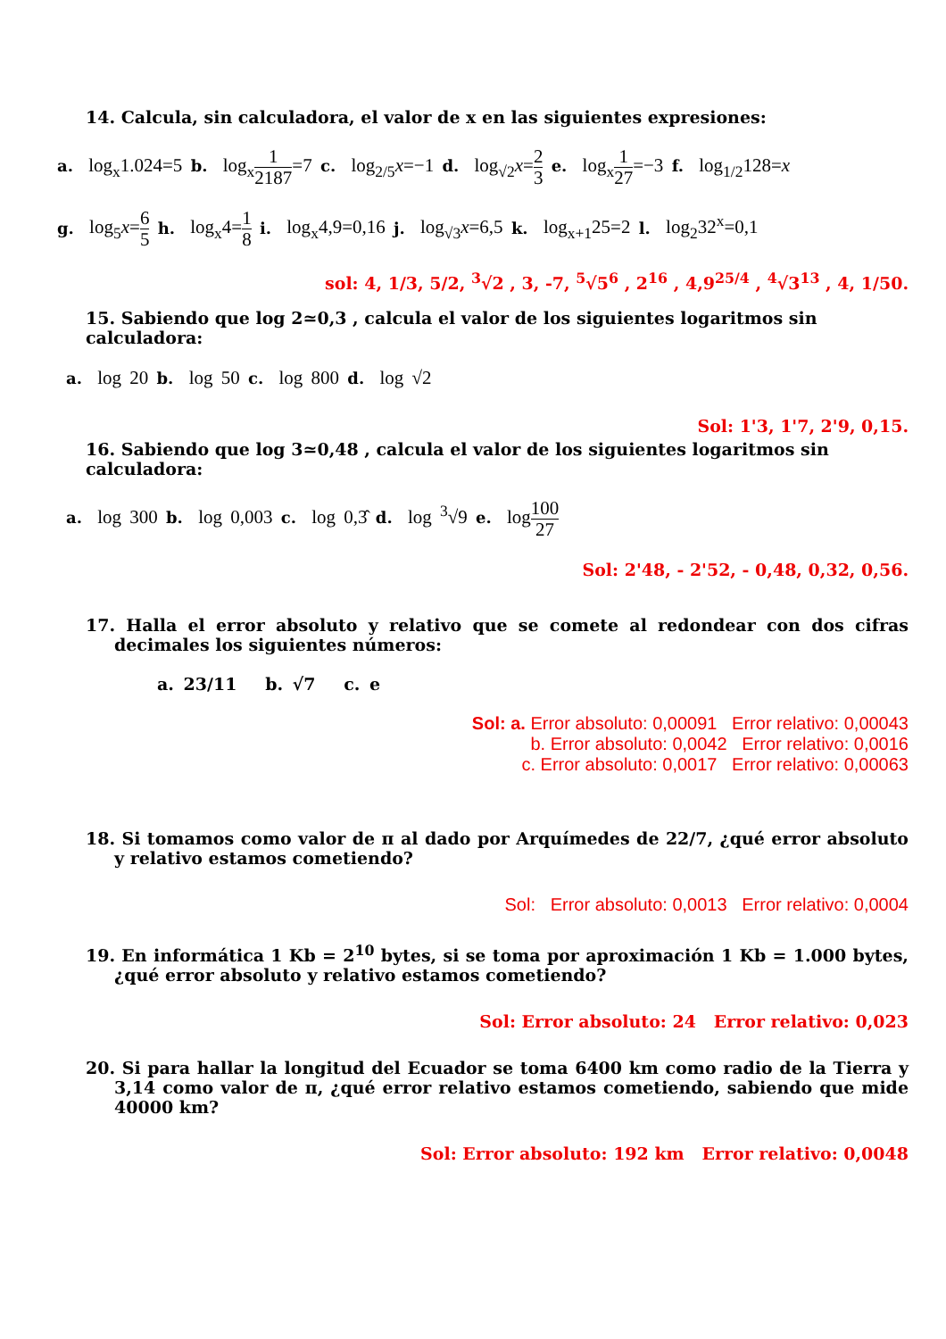14. Calcula, sin calculadora, el valor de x en las siguientes expresiones:
a. log<sub>x</sub>1.024=5 b. log<sub>x</sub>1 2187=7 c. log<sub>2/5</sub>x=−1 d. log<sub>√2</sub>x=2 3 e. log<sub>x</sub>1 27=−3 f. log<sub>1/2</sub>128=x
g. log<sub>5</sub>x=6 5 h. log<sub>x</sub>4=1 8 i. log<sub>x</sub>4,9=0,16 j. log<sub>√3</sub>x=6,5 k. log<sub>x+1</sub>25=2 l. log<sub>2</sub>32<sup>x</sup>=0,1
sol: 4, 1/3, 5/2, <sup>3</sup>√2 , 3, -7, <sup>5</sup>√5<sup>6</sup> , 2<sup>16</sup> , 4,9<sup>25/4</sup> , <sup>4</sup>√3<sup>13</sup> , 4, 1/50.
15. Sabiendo que log 2≃0,3 , calcula el valor de los siguientes logaritmos sin calculadora:
a. log 20 b. log 50 c. log 800 d. log √2
Sol: 1'3, 1'7, 2'9, 0,15.
16. Sabiendo que log 3≃0,48 , calcula el valor de los siguientes logaritmos sin calculadora:
a. log 300 b. log 0,003 c. log 0,3̂ d. log <sup>3</sup>√9 e. log100 27
Sol: 2'48, - 2'52, - 0,48, 0,32, 0,56.
17. Halla el error absoluto y relativo que se comete al redondear con dos cifras decimales los siguientes números:
a. 23/11 b. √7 c. e
Sol: a. Error absoluto: 0,00091 Error relativo: 0,00043
b. Error absoluto: 0,0042 Error relativo: 0,0016
c. Error absoluto: 0,0017 Error relativo: 0,00063
18. Si tomamos como valor de π al dado por Arquímedes de 22/7, ¿qué error absoluto y relativo estamos cometiendo?
Sol: Error absoluto: 0,0013 Error relativo: 0,0004
19. En informática 1 Kb = 2<sup>10</sup> bytes, si se toma por aproximación 1 Kb = 1.000 bytes, ¿qué error absoluto y relativo estamos cometiendo?
Sol: Error absoluto: 24 Error relativo: 0,023
20. Si para hallar la longitud del Ecuador se toma 6400 km como radio de la Tierra y 3,14 como valor de π, ¿qué error relativo estamos cometiendo, sabiendo que mide 40000 km?
Sol: Error absoluto: 192 km Error relativo: 0,0048